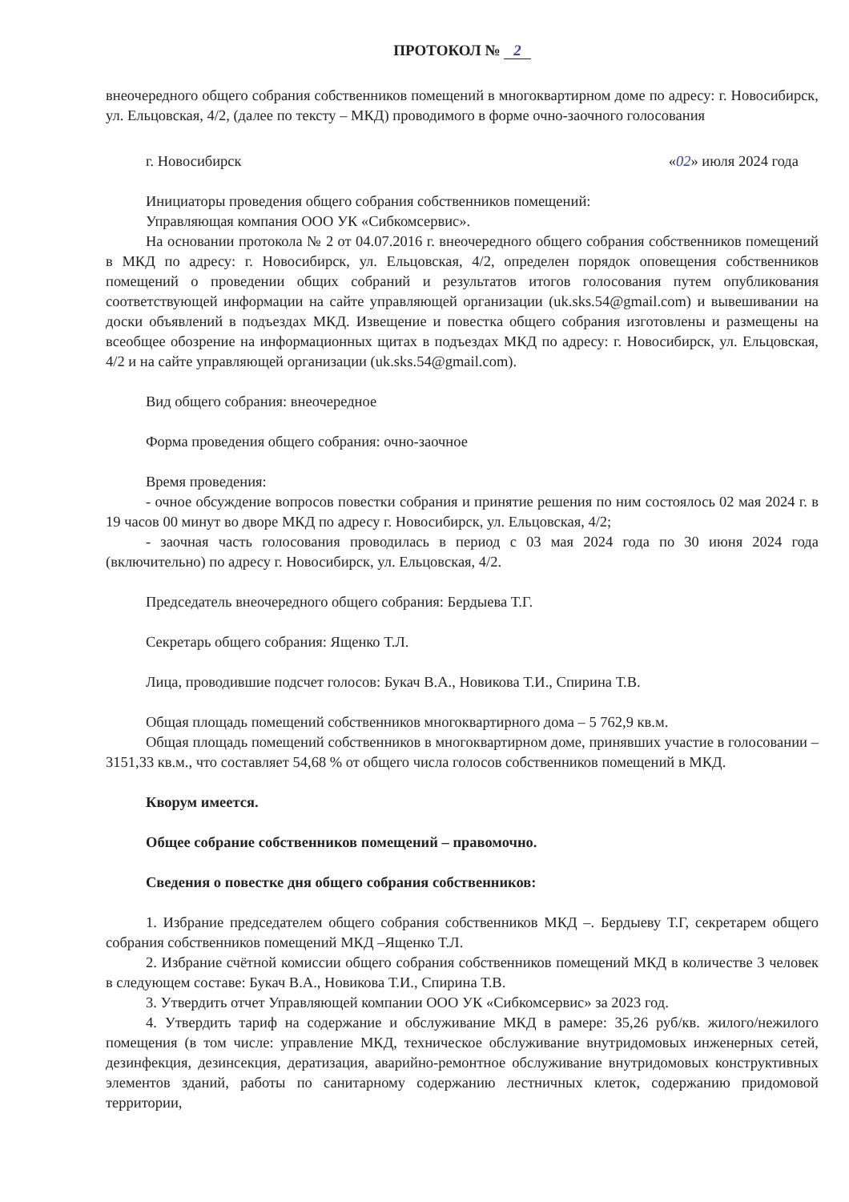ПРОТОКОЛ № 2
внеочередного общего собрания собственников помещений в многоквартирном доме по адресу: г. Новосибирск, ул. Ельцовская, 4/2, (далее по тексту – МКД) проводимого в форме очно-заочного голосования
г. Новосибирск «02» июля 2024 года
Инициаторы проведения общего собрания собственников помещений:
Управляющая компания ООО УК «Сибкомсервис».
На основании протокола № 2 от 04.07.2016 г. внеочередного общего собрания собственников помещений в МКД по адресу: г. Новосибирск, ул. Ельцовская, 4/2, определен порядок оповещения собственников помещений о проведении общих собраний и результатов итогов голосования путем опубликования соответствующей информации на сайте управляющей организации (uk.sks.54@gmail.com) и вывешивании на доски объявлений в подъездах МКД. Извещение и повестка общего собрания изготовлены и размещены на всеобщее обозрение на информационных щитах в подъездах МКД по адресу: г. Новосибирск, ул. Ельцовская, 4/2 и на сайте управляющей организации (uk.sks.54@gmail.com).
Вид общего собрания: внеочередное
Форма проведения общего собрания: очно-заочное
Время проведения:
- очное обсуждение вопросов повестки собрания и принятие решения по ним состоялось 02 мая 2024 г. в 19 часов 00 минут во дворе МКД по адресу г. Новосибирск, ул. Ельцовская, 4/2;
- заочная часть голосования проводилась в период с 03 мая 2024 года по 30 июня 2024 года (включительно) по адресу г. Новосибирск, ул. Ельцовская, 4/2.
Председатель внеочередного общего собрания: Бердыева Т.Г.
Секретарь общего собрания: Ященко Т.Л.
Лица, проводившие подсчет голосов: Букач В.А., Новикова Т.И., Спирина Т.В.
Общая площадь помещений собственников многоквартирного дома – 5 762,9 кв.м.
Общая площадь помещений собственников в многоквартирном доме, принявших участие в голосовании – 3151,33 кв.м., что составляет 54,68 % от общего числа голосов собственников помещений в МКД.
Кворум имеется.
Общее собрание собственников помещений – правомочно.
Сведения о повестке дня общего собрания собственников:
1. Избрание председателем общего собрания собственников МКД –. Бердыеву Т.Г, секретарем общего собрания собственников помещений МКД –Ященко Т.Л.
2. Избрание счётной комиссии общего собрания собственников помещений МКД в количестве 3 человек в следующем составе: Букач В.А., Новикова Т.И., Спирина Т.В.
3. Утвердить отчет Управляющей компании ООО УК «Сибкомсервис» за 2023 год.
4. Утвердить тариф на содержание и обслуживание МКД в рамере: 35,26 руб/кв. жилого/нежилого помещения (в том числе: управление МКД, техническое обслуживание внутридомовых инженерных сетей, дезинфекция, дезинсекция, дератизация, аварийно-ремонтное обслуживание внутридомовых конструктивных элементов зданий, работы по санитарному содержанию лестничных клеток, содержанию придомовой территории,